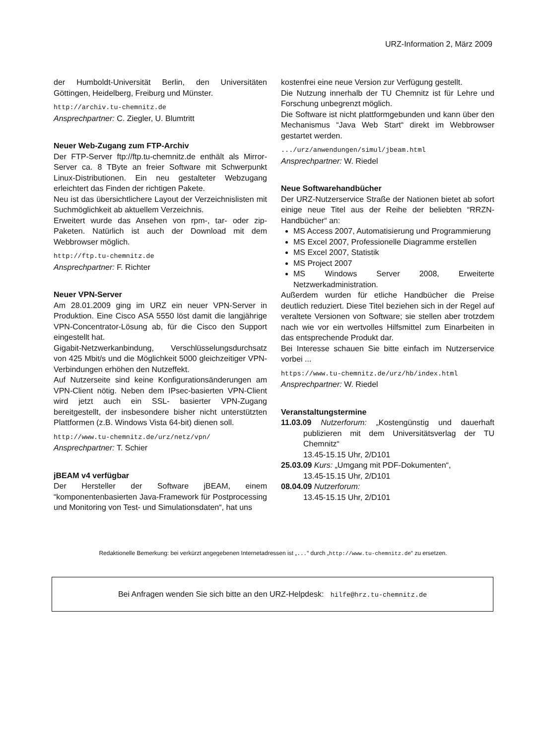URZ-Information 2, März 2009
der Humboldt-Universität Berlin, den Universitäten Göttingen, Heidelberg, Freiburg und Münster.
http://archiv.tu-chemnitz.de
Ansprechpartner: C. Ziegler, U. Blumtritt
Neuer Web-Zugang zum FTP-Archiv
Der FTP-Server ftp://ftp.tu-chemnitz.de enthält als Mirror-Server ca. 8 TByte an freier Software mit Schwerpunkt Linux-Distributionen. Ein neu gestalteter Webzugang erleichtert das Finden der richtigen Pakete.
Neu ist das übersichtlichere Layout der Verzeichnislisten mit Suchmöglichkeit ab aktuellem Verzeichnis.
Erweitert wurde das Ansehen von rpm-, tar- oder zip-Paketen. Natürlich ist auch der Download mit dem Webbrowser möglich.
http://ftp.tu-chemnitz.de
Ansprechpartner: F. Richter
Neuer VPN-Server
Am 28.01.2009 ging im URZ ein neuer VPN-Server in Produktion. Eine Cisco ASA 5550 löst damit die langjährige VPN-Concentrator-Lösung ab, für die Cisco den Support eingestellt hat.
Gigabit-Netzwerkanbindung, Verschlüsselungsdurchsatz von 425 Mbit/s und die Möglichkeit 5000 gleichzeitiger VPN-Verbindungen erhöhen den Nutzeffekt.
Auf Nutzerseite sind keine Konfigurationsänderungen am VPN-Client nötig. Neben dem IPsec-basierten VPN-Client wird jetzt auch ein SSL- basierter VPN-Zugang bereitgestellt, der insbesondere bisher nicht unterstützten Plattformen (z.B. Windows Vista 64-bit) dienen soll.
http://www.tu-chemnitz.de/urz/netz/vpn/
Ansprechpartner: T. Schier
jBEAM v4 verfügbar
Der Hersteller der Software jBEAM, einem “komponentenbasierten Java-Framework für Postprocessing und Monitoring von Test- und Simulationsdaten“, hat uns
kostenfrei eine neue Version zur Verfügung gestellt.
Die Nutzung innerhalb der TU Chemnitz ist für Lehre und Forschung unbegrenzt möglich.
Die Software ist nicht plattformgebunden und kann über den Mechanismus “Java Web Start“ direkt im Webbrowser gestartet werden.
.../urz/anwendungen/simul/jbeam.html
Ansprechpartner: W. Riedel
Neue Softwarehandbücher
Der URZ-Nutzerservice Straße der Nationen bietet ab sofort einige neue Titel aus der Reihe der beliebten “RRZN-Handbücher“ an:
MS Access 2007, Automatisierung und Programmierung
MS Excel 2007, Professionelle Diagramme erstellen
MS Excel 2007, Statistik
MS Project 2007
MS Windows Server 2008, Erweiterte Netzwerkadministration.
Außerdem wurden für etliche Handbücher die Preise deutlich reduziert. Diese Titel beziehen sich in der Regel auf veraltete Versionen von Software; sie stellen aber trotzdem nach wie vor ein wertvolles Hilfsmittel zum Einarbeiten in das entsprechende Produkt dar.
Bei Interesse schauen Sie bitte einfach im Nutzerservice vorbei ...
https://www.tu-chemnitz.de/urz/hb/index.html
Ansprechpartner: W. Riedel
Veranstaltungstermine
11.03.09 Nutzerforum: „Kostengünstig und dauerhaft publizieren mit dem Universitätsverlag der TU Chemnitz“
13.45-15.15 Uhr, 2/D101
25.03.09 Kurs: „Umgang mit PDF-Dokumenten“,
13.45-15.15 Uhr, 2/D101
08.04.09 Nutzerforum:
13.45-15.15 Uhr, 2/D101
Redaktionelle Bemerkung: bei verkürzt angegebenen Internetadressen ist „...“ durch „http://www.tu-chemnitz.de“ zu ersetzen.
Bei Anfragen wenden Sie sich bitte an den URZ-Helpdesk: hilfe@hrz.tu-chemnitz.de